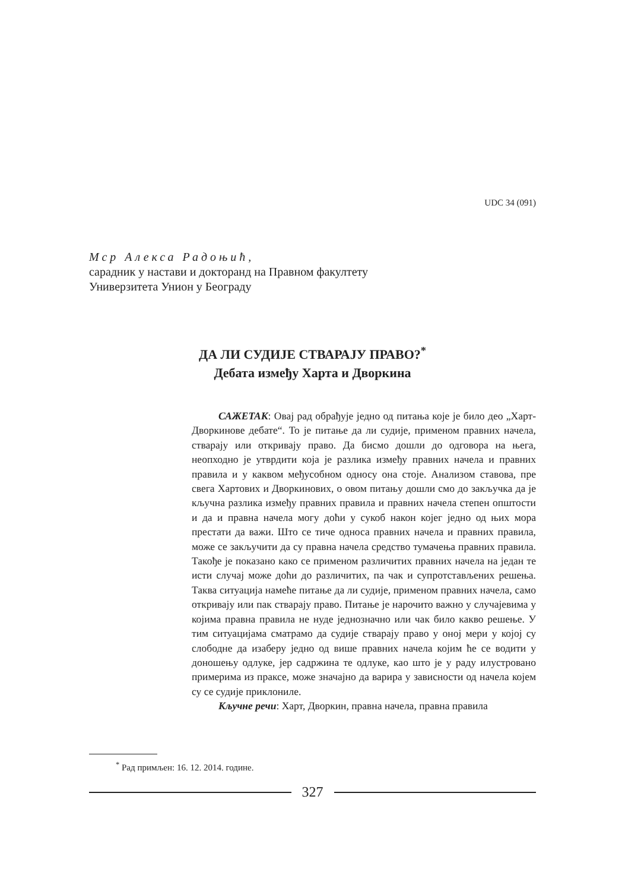UDC 34 (091)
Мср Алекса Радоњић,
сарадник у настави и докторанд на Правном факултету
Универзитета Унион у Београду
ДА ЛИ СУДИЈЕ СТВАРАЈУ ПРАВО?<sup>*</sup>
Дебата између Харта и Дворкина
САЖЕТАК: Овај рад обрађује једно од питања које је било део „Харт-Дворкинове дебате“. То је питање да ли судије, применом правних начела, стварају или откривају право. Да бисмо дошли до одговора на њега, неопходно је утврдити која је разлика између правних начела и правних правила и у каквом међусобном односу она стоје. Анализом ставова, пре свега Хартових и Дворкинових, о овом питању дошли смо до закључка да је кључна разлика између правних правила и правних начела степен општости и да и правна начела могу доћи у сукоб након којег једно од њих мора престати да важи. Што се тиче односа правних начела и правних правила, може се закључити да су правна начела средство тумачења правних правила. Такође је показано како се применом различитих правних начела на један те исти случај може доћи до различитих, па чак и супротстављених решења. Таква ситуација намеће питање да ли судије, применом правних начела, само откривају или пак стварају право. Питање је нарочито важно у случајевима у којима правна правила не нуде једнозначно или чак било какво решење. У тим ситуацијама сматрамо да судије стварају право у оној мери у којој су слободне да изаберу једно од више правних начела којим ће се водити у доношењу одлуке, јер садржина те одлуке, као што је у раду илустровано примерима из праксе, може значајно да варира у зависности од начела којем су се судије приклониле.
Кључне речи: Харт, Дворкин, правна начела, правна правила
<sup>*</sup> Рад примљен: 16. 12. 2014. године.
327